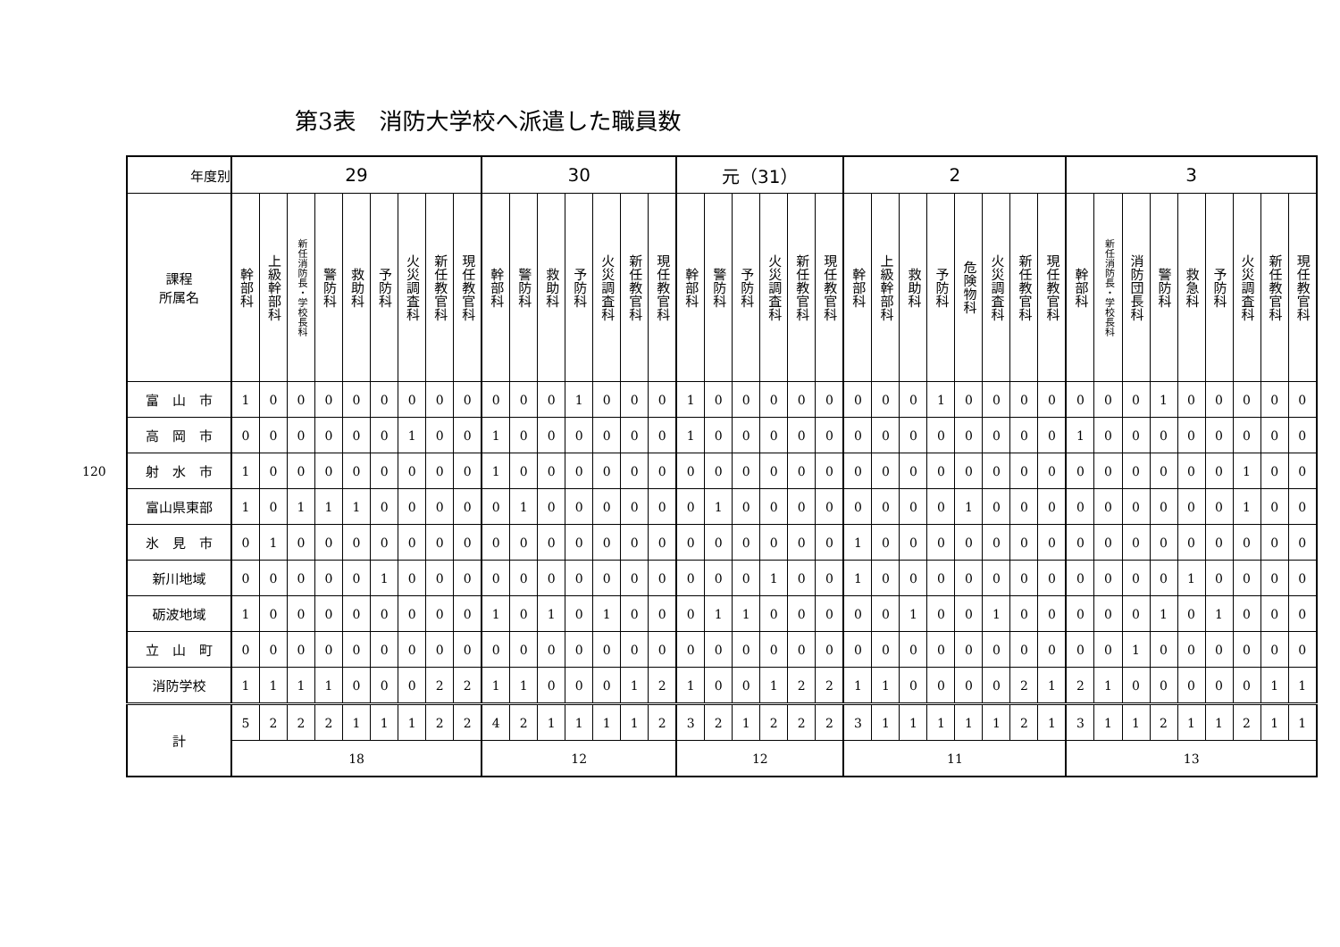第3表　消防大学校へ派遣した職員数
120
| 年度別 | 29 | | | | | | | | | 30 | | | | | | | 元（31） | | | | | | 2 | | | | | | | | 3 | | | | | | | | |
| --- | --- | --- | --- | --- | --- | --- | --- | --- | --- | --- | --- | --- | --- | --- | --- | --- | --- | --- | --- | --- | --- | --- | --- | --- | --- | --- | --- | --- | --- | --- | --- | --- | --- | --- | --- | --- | --- | --- | --- |
| 課程 所属名 | 幹部科 | 上級幹部科 | 新任消防長・学校長科 | 警防科 | 救助科 | 予防科 | 火災調査科 | 新任教官科 | 現任教官科 | 幹部科 | 警防科 | 救助科 | 予防科 | 火災調査科 | 新任教官科 | 現任教官科 | 幹部科 | 警防科 | 予防科 | 火災調査科 | 新任教官科 | 現任教官科 | 幹部科 | 上級幹部科 | 救助科 | 予防科 | 危険物科 | 火災調査科 | 新任教官科 | 現任教官科 | 幹部科 | 新任消防長・学校長科 | 消防団長科 | 警防科 | 救急科 | 予防科 | 火災調査科 | 新任教官科 | 現任教官科 |
| 富 山 市 | 1 | 0 | 0 | 0 | 0 | 0 | 0 | 0 | 0 | 0 | 0 | 0 | 1 | 0 | 0 | 0 | 1 | 0 | 0 | 0 | 0 | 0 | 0 | 0 | 0 | 1 | 0 | 0 | 0 | 0 | 0 | 0 | 0 | 1 | 0 | 0 | 0 | 0 | 0 |
| 高 岡 市 | 0 | 0 | 0 | 0 | 0 | 0 | 1 | 0 | 0 | 1 | 0 | 0 | 0 | 0 | 0 | 0 | 1 | 0 | 0 | 0 | 0 | 0 | 0 | 0 | 0 | 0 | 0 | 0 | 0 | 0 | 1 | 0 | 0 | 0 | 0 | 0 | 0 | 0 | 0 |
| 射 水 市 | 1 | 0 | 0 | 0 | 0 | 0 | 0 | 0 | 0 | 1 | 0 | 0 | 0 | 0 | 0 | 0 | 0 | 0 | 0 | 0 | 0 | 0 | 0 | 0 | 0 | 0 | 0 | 0 | 0 | 0 | 0 | 0 | 0 | 0 | 0 | 0 | 1 | 0 | 0 |
| 富山県東部 | 1 | 0 | 1 | 1 | 1 | 0 | 0 | 0 | 0 | 0 | 1 | 0 | 0 | 0 | 0 | 0 | 0 | 1 | 0 | 0 | 0 | 0 | 0 | 0 | 0 | 0 | 1 | 0 | 0 | 0 | 0 | 0 | 0 | 0 | 0 | 0 | 1 | 0 | 0 |
| 氷 見 市 | 0 | 1 | 0 | 0 | 0 | 0 | 0 | 0 | 0 | 0 | 0 | 0 | 0 | 0 | 0 | 0 | 0 | 0 | 0 | 0 | 0 | 0 | 1 | 0 | 0 | 0 | 0 | 0 | 0 | 0 | 0 | 0 | 0 | 0 | 0 | 0 | 0 | 0 | 0 |
| 新川地域 | 0 | 0 | 0 | 0 | 0 | 1 | 0 | 0 | 0 | 0 | 0 | 0 | 0 | 0 | 0 | 0 | 0 | 0 | 0 | 1 | 0 | 0 | 1 | 0 | 0 | 0 | 0 | 0 | 0 | 0 | 0 | 0 | 0 | 0 | 1 | 0 | 0 | 0 | 0 |
| 砺波地域 | 1 | 0 | 0 | 0 | 0 | 0 | 0 | 0 | 0 | 1 | 0 | 1 | 0 | 1 | 0 | 0 | 0 | 1 | 1 | 0 | 0 | 0 | 0 | 0 | 1 | 0 | 0 | 1 | 0 | 0 | 0 | 0 | 0 | 1 | 0 | 1 | 0 | 0 | 0 |
| 立 山 町 | 0 | 0 | 0 | 0 | 0 | 0 | 0 | 0 | 0 | 0 | 0 | 0 | 0 | 0 | 0 | 0 | 0 | 0 | 0 | 0 | 0 | 0 | 0 | 0 | 0 | 0 | 0 | 0 | 0 | 0 | 0 | 0 | 1 | 0 | 0 | 0 | 0 | 0 | 0 |
| 消防学校 | 1 | 1 | 1 | 1 | 0 | 0 | 0 | 2 | 2 | 1 | 1 | 0 | 0 | 0 | 1 | 2 | 1 | 0 | 0 | 1 | 2 | 2 | 1 | 1 | 0 | 0 | 0 | 0 | 2 | 1 | 2 | 1 | 0 | 0 | 0 | 0 | 0 | 1 | 1 |
| 計 | 5 | 2 | 2 | 2 | 1 | 1 | 1 | 2 | 2 | 4 | 2 | 1 | 1 | 1 | 1 | 2 | 3 | 2 | 1 | 2 | 2 | 2 | 3 | 1 | 1 | 1 | 1 | 1 | 2 | 1 | 3 | 1 | 1 | 2 | 1 | 1 | 2 | 1 | 1 |
| | 18 | | | | | | | | | 12 | | | | | | | 12 | | | | | | 11 | | | | | | | | 13 | | | | | | | | |